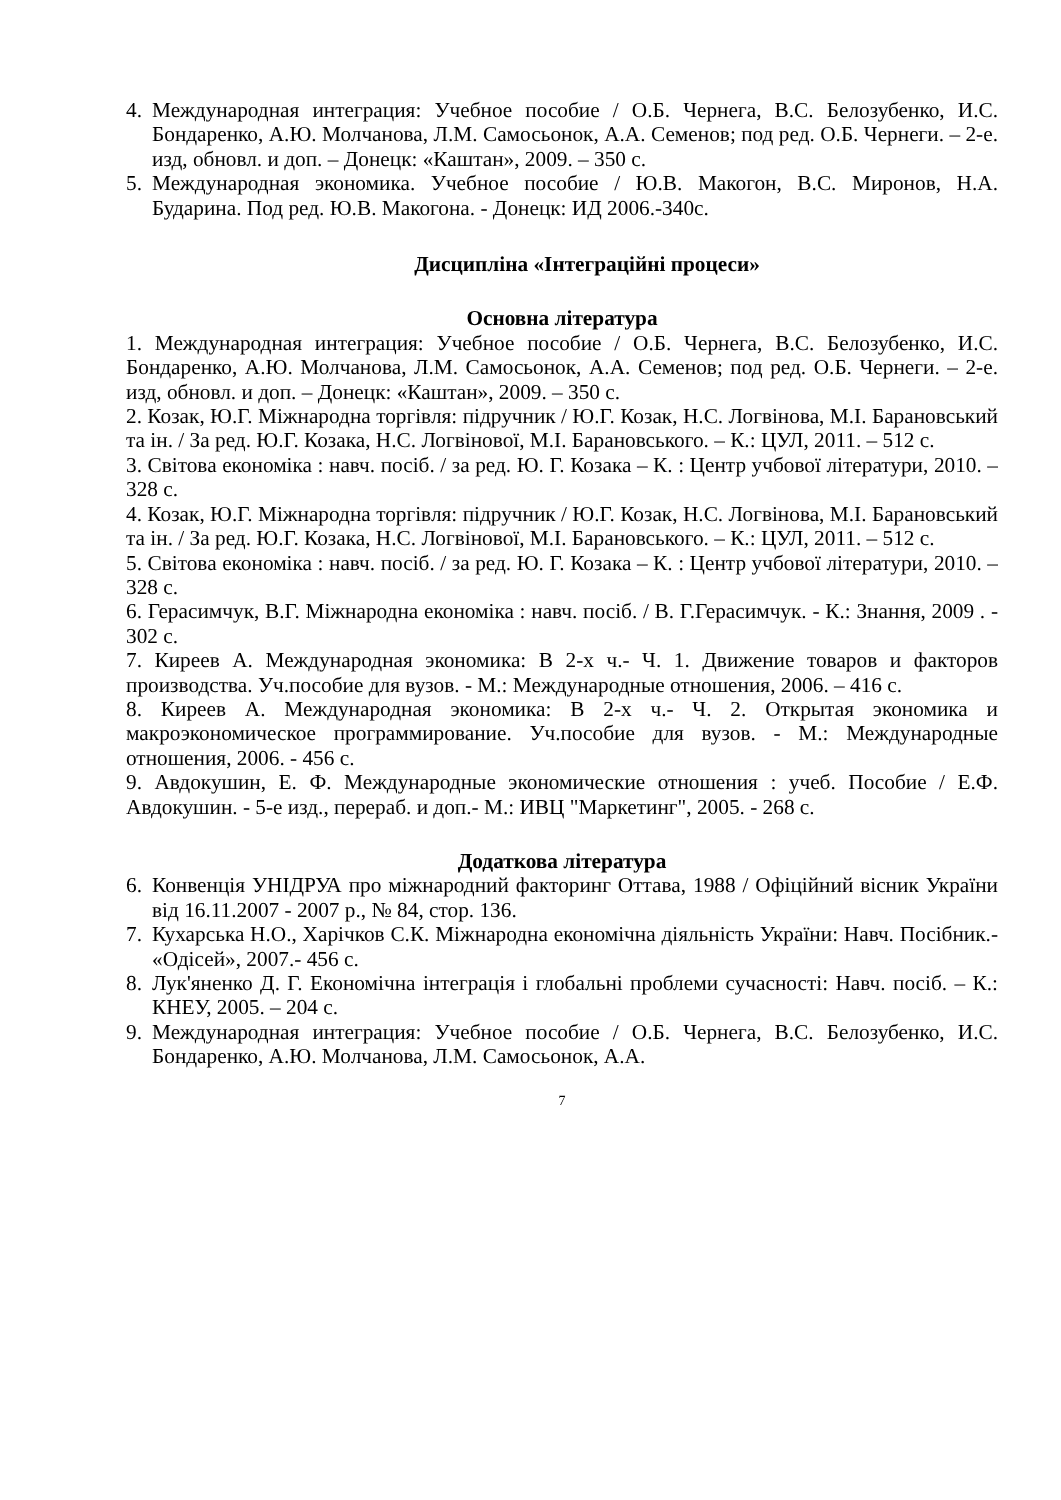4. Международная интеграция: Учебное пособие / О.Б. Чернега, В.С. Белозубенко, И.С. Бондаренко, А.Ю. Молчанова, Л.М. Самосьонок, А.А. Семенов; под ред. О.Б. Чернеги. – 2-е. изд, обновл. и доп. – Донецк: «Каштан», 2009. – 350 с.
5. Международная экономика. Учебное пособие / Ю.В. Макогон, В.С. Миронов, Н.А. Бударина. Под ред. Ю.В. Макогона. - Донецк: ИД 2006.-340с.
Дисципліна «Інтеграційні процеси»
Основна література
1. Международная интеграция: Учебное пособие / О.Б. Чернега, В.С. Белозубенко, И.С. Бондаренко, А.Ю. Молчанова, Л.М. Самосьонок, А.А. Семенов; под ред. О.Б. Чернеги. – 2-е. изд, обновл. и доп. – Донецк: «Каштан», 2009. – 350 с.
2. Козак, Ю.Г. Міжнародна торгівля: підручник / Ю.Г. Козак, Н.С. Логвінова, М.І. Барановський та ін. / За ред. Ю.Г. Козака, Н.С. Логвінової, М.І. Барановського. – К.: ЦУЛ, 2011. – 512 с.
3. Світова економіка : навч. посіб. / за ред. Ю. Г. Козака – К. : Центр учбової літератури, 2010. – 328 с.
4. Козак, Ю.Г. Міжнародна торгівля: підручник / Ю.Г. Козак, Н.С. Логвінова, М.І. Барановський та ін. / За ред. Ю.Г. Козака, Н.С. Логвінової, М.І. Барановського. – К.: ЦУЛ, 2011. – 512 с.
5. Світова економіка : навч. посіб. / за ред. Ю. Г. Козака – К. : Центр учбової літератури, 2010. – 328 с.
6. Герасимчук, В.Г. Міжнародна економіка : навч. посіб. / В. Г.Герасимчук. - К.: Знання, 2009 . - 302 с.
7. Киреев А. Международная экономика: В 2-х ч.- Ч. 1. Движение товаров и факторов производства. Уч.пособие для вузов. - М.: Международные отношения, 2006. – 416 с.
8. Киреев А. Международная экономика: В 2-х ч.- Ч. 2. Открытая экономика и макроэкономическое программирование. Уч.пособие для вузов. - М.: Международные отношения, 2006. - 456 с.
9. Авдокушин, Е. Ф. Международные экономические отношения : учеб. Пособие / Е.Ф. Авдокушин. - 5-е изд., перераб. и доп.- М.: ИВЦ "Маркетинг", 2005. - 268 с.
Додаткова література
6. Конвенція УНІДРУА про міжнародний факторинг Оттава, 1988 / Офіційний вісник України від 16.11.2007 - 2007 р., № 84, стор. 136.
7. Кухарська Н.О., Харічков С.К. Міжнародна економічна діяльність України: Навч. Посібник.- «Одісей», 2007.- 456 с.
8. Лук'яненко Д. Г. Економічна інтеграція і глобальні проблеми сучасності: Навч. посіб. – К.: КНЕУ, 2005. – 204 с.
9. Международная интеграция: Учебное пособие / О.Б. Чернега, В.С. Белозубенко, И.С. Бондаренко, А.Ю. Молчанова, Л.М. Самосьонок, А.А.
7